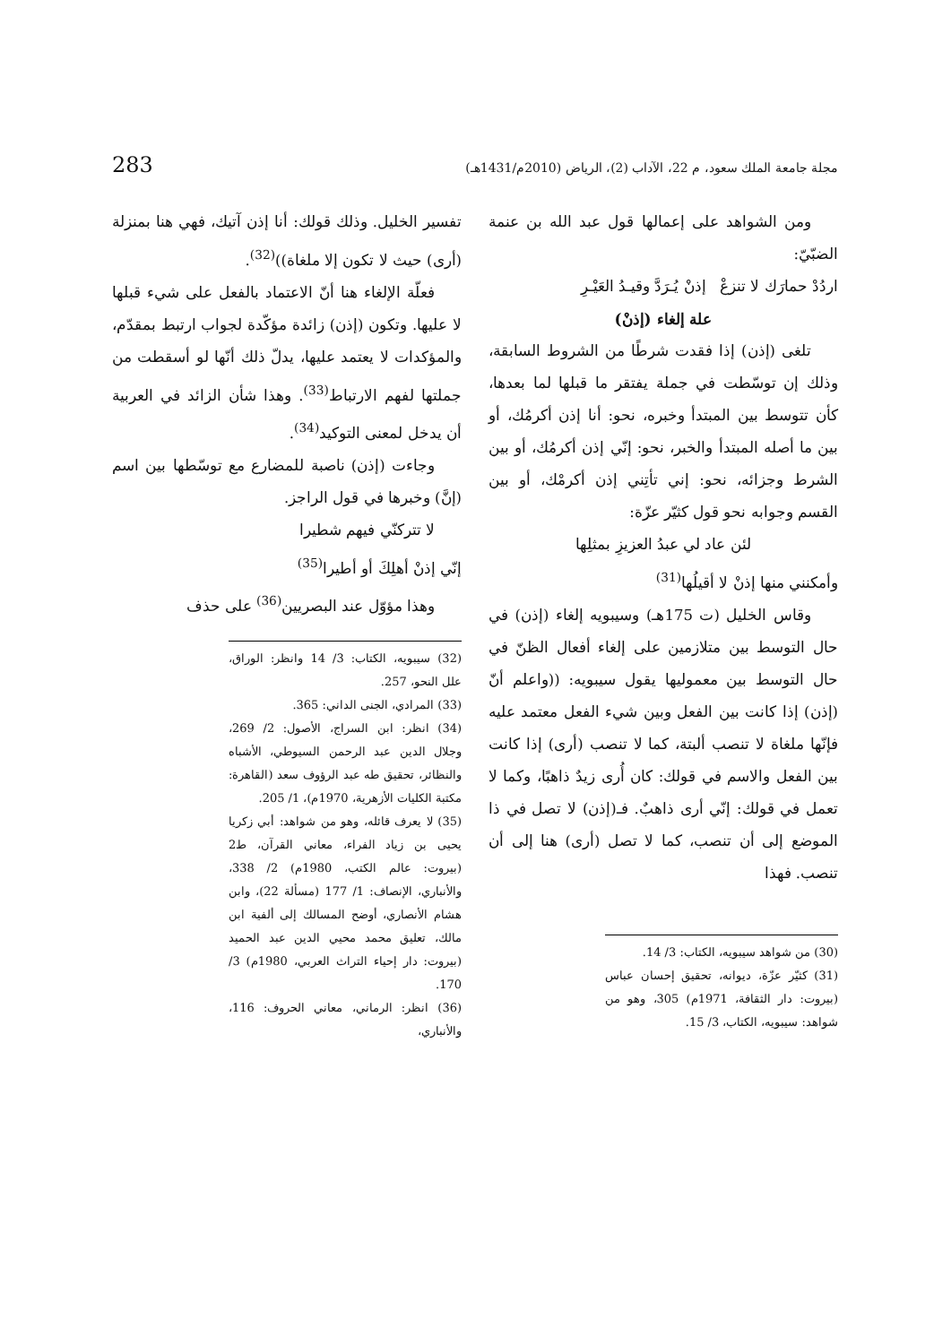مجلة جامعة الملك سعود، م 22، الآداب (2)، الرياض (2010م/1431هـ) 283
ومن الشواهد على إعمالها قول عبد الله بن عنمة الضبّيّ:
اردُدْ حمارَك لا تنزعْ إذنْ يُـرَدَّ وقيـدُ العَيْـرِ
علة إلغاء (إذنْ)
تلغى (إذن) إذا فقدت شرطًا من الشروط السابقة، وذلك إن توسّطت في جملة يفتقر ما قبلها لما بعدها، كأن تتوسط بين المبتدأ وخبره، نحو: أنا إذن أكرمُك، أو بين ما أصله المبتدأ والخبر، نحو: إنّي إذن أكرمُك، أو بين الشرط وجزائه، نحو: إني تأتِني إذن أكرمْك، أو بين القسم وجوابه نحو قول كثيّر عزّة:
لئن عاد لي عبدُ العزيزِ بمثلِها
وأمكنني منها إذنْ لا أقيلُها<sup>(31)</sup>
وقاس الخليل (ت 175هـ) وسيبويه إلغاء (إذن) في حال التوسط بين متلازمين على إلغاء أفعال الظنّ في حال التوسط بين معموليها يقول سيبويه: ((واعلم أنّ (إذن) إذا كانت بين الفعل وبين شيء الفعل معتمد عليه فإنّها ملغاة لا تنصب ألبتة، كما لا تنصب (أرى) إذا كانت بين الفعل والاسم في قولك: كان أُرى زيدٌ ذاهبًا، وكما لا تعمل في قولك: إنّي أرى ذاهبٌ. فـ(إذن) لا تصل في ذا الموضع إلى أن تنصب، كما لا تصل (أرى) هنا إلى أن تنصب. فهذا
(30) من شواهد سيبويه، الكتاب: 3/ 14.
(31) كثيّر عزّة، ديوانه، تحقيق إحسان عباس (بيروت: دار الثقافة، 1971م) 305، وهو من شواهد: سيبويه، الكتاب، 3/ 15.
تفسير الخليل. وذلك قولك: أنا إذن آتيك، فهي هنا بمنزلة (أرى) حيث لا تكون إلا ملغاة))<sup>(32)</sup>.
فعلّة الإلغاء هنا أنّ الاعتماد بالفعل على شيء قبلها لا عليها. وتكون (إذن) زائدة مؤكّدة لجواب ارتبط بمقدّم، والمؤكدات لا يعتمد عليها، يدلّ ذلك أنّها لو أسقطت من جملتها لفهم الارتباط<sup>(33)</sup>. وهذا شأن الزائد في العربية أن يدخل لمعنى التوكيد<sup>(34)</sup>.
وجاءت (إذن) ناصبة للمضارع مع توسّطها بين اسم (إنَّ) وخبرها في قول الراجز.
لا تتركنّي فيهم شطيرا
إنّي إذنْ أهلِكَ أو أطيرا<sup>(35)</sup>
وهذا مؤوّل عند البصريين<sup>(36)</sup> على حذف
(32) سيبويه، الكتاب: 3/ 14 وانظر: الوراق، علل النحو، 257.
(33) المرادي، الجنى الداني: 365.
(34) انظر: ابن السراج، الأصول: 2/ 269، وجلال الدين عبد الرحمن السيوطي، الأشباه والنظائر، تحقيق طه عبد الرؤوف سعد (القاهرة: مكتبة الكليات الأزهرية، 1970م)، 1/ 205.
(35) لا يعرف قائله، وهو من شواهد: أبي زكريا يحيى بن زياد الفراء، معاني القرآن، ط2 (بيروت: عالم الكتب، 1980م) 2/ 338، والأنباري، الإنصاف: 1/ 177 (مسألة 22)، وابن هشام الأنصاري، أوضح المسالك إلى ألفية ابن مالك، تعليق محمد محيي الدين عبد الحميد (بيروت: دار إحياء التراث العربي، 1980م) 3/ 170.
(36) انظر: الرماني، معاني الحروف: 116، والأنباري،